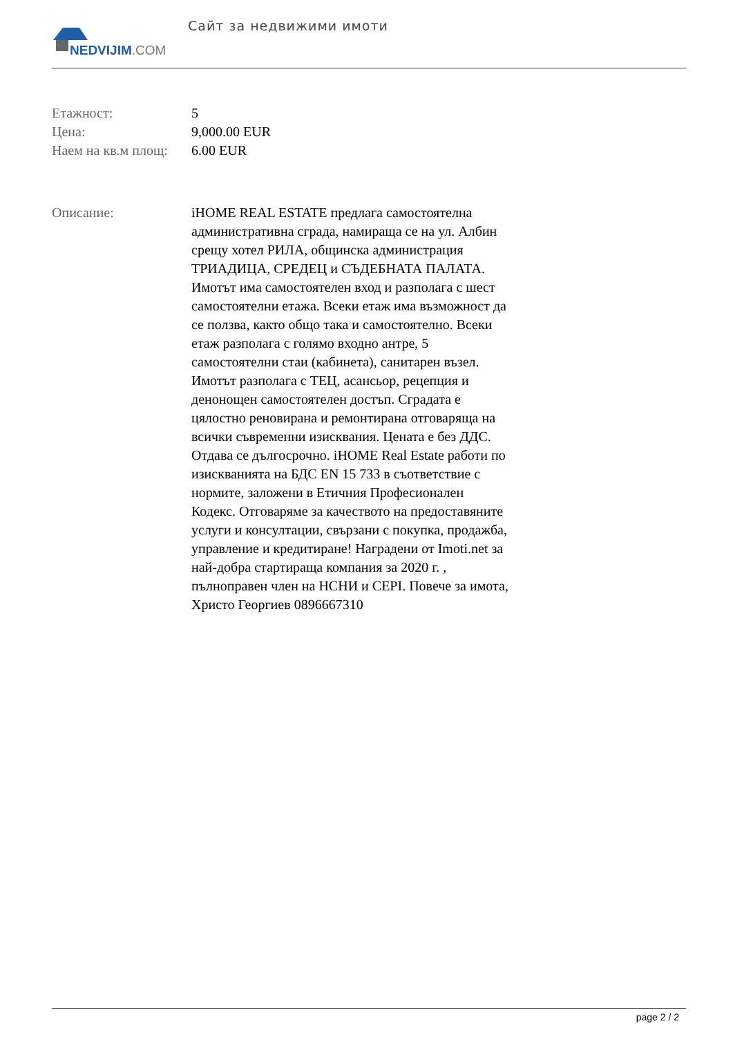NEDVIJIM.COM
Сайт за недвижими имоти
| Етажност: | 5 |
| Цена: | 9,000.00 EUR |
| Наем на кв.м площ: | 6.00 EUR |
| Описание: | iHOME REAL ESTATE предлага самостоятелна административна сграда, намираща се на ул. Албин срещу хотел РИЛА, общинска администрация ТРИАДИЦА, СРЕДЕЦ и СЪДЕБНАТА ПАЛАТА. Имотът има самостоятелен вход и разполага с шест самостоятелни етажа. Всеки етаж има възможност да се ползва, както общо така и самостоятелно. Всеки етаж разполага с голямо входно антре, 5 самостоятелни стаи (кабинета), санитарен възел. Имотът разполага с ТЕЦ, асансьор, рецепция и денонощен самостоятелен достъп. Сградата е цялостно реновирана и ремонтирана отговаряща на всички съвременни изисквания. Цената е без ДДС. Отдава се дългосрочно. iHOME Real Estate работи по изискванията на БДС EN 15 733 в съответствие с нормите, заложени в Етичния Професионален Кодекс. Отговаряме за качеството на предоставяните услуги и консултации, свързани с покупка, продажба, управление и кредитиране! Наградени от Imoti.net за най-добра стартираща компания за 2020 г. , пълноправен член на НСНИ и CEPI. Повече за имота, Христо Георгиев 0896667310 |
page 2 / 2